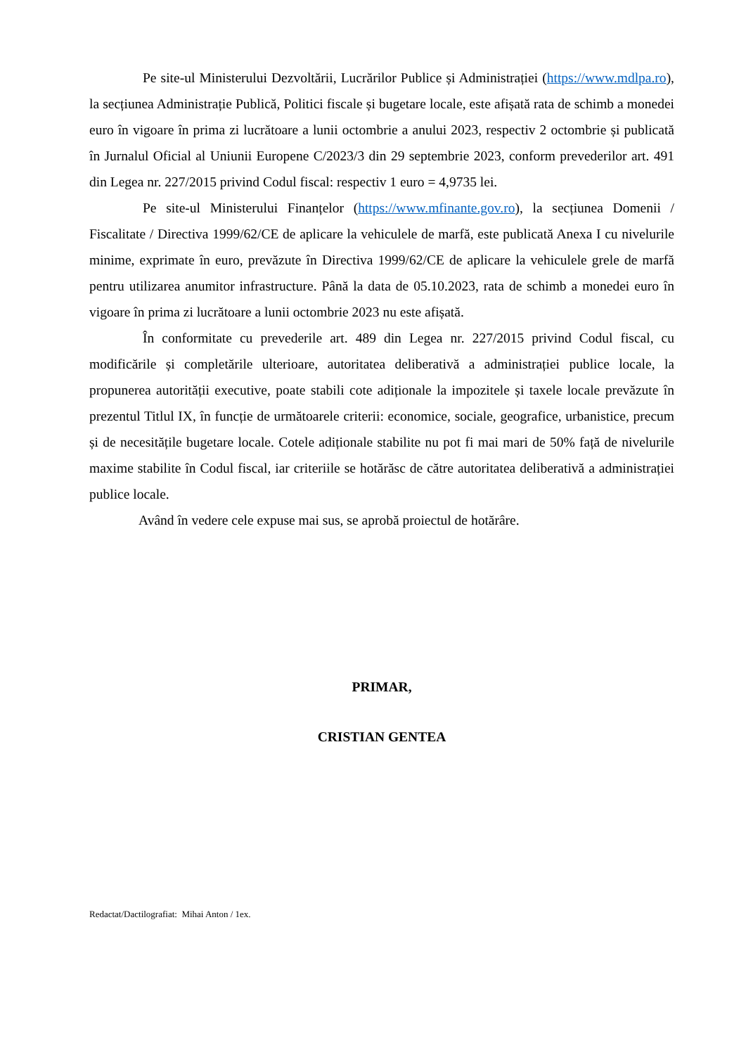Pe site-ul Ministerului Dezvoltării, Lucrărilor Publice și Administrației (https://www.mdlpa.ro), la secțiunea Administrație Publică, Politici fiscale și bugetare locale, este afișată rata de schimb a monedei euro în vigoare în prima zi lucrătoare a lunii octombrie a anului 2023, respectiv 2 octombrie și publicată în Jurnalul Oficial al Uniunii Europene C/2023/3 din 29 septembrie 2023, conform prevederilor art. 491 din Legea nr. 227/2015 privind Codul fiscal: respectiv 1 euro = 4,9735 lei.
Pe site-ul Ministerului Finanțelor (https://www.mfinante.gov.ro), la secțiunea Domenii / Fiscalitate / Directiva 1999/62/CE de aplicare la vehiculele de marfă, este publicată Anexa I cu nivelurile minime, exprimate în euro, prevăzute în Directiva 1999/62/CE de aplicare la vehiculele grele de marfă pentru utilizarea anumitor infrastructure. Până la data de 05.10.2023, rata de schimb a monedei euro în vigoare în prima zi lucrătoare a lunii octombrie 2023 nu este afișată.
În conformitate cu prevederile art. 489 din Legea nr. 227/2015 privind Codul fiscal, cu modificările și completările ulterioare, autoritatea deliberativă a administrației publice locale, la propunerea autorității executive, poate stabili cote adiționale la impozitele și taxele locale prevăzute în prezentul Titlul IX, în funcție de următoarele criterii: economice, sociale, geografice, urbanistice, precum și de necesitățile bugetare locale. Cotele adiționale stabilite nu pot fi mai mari de 50% față de nivelurile maxime stabilite în Codul fiscal, iar criteriile se hotărăsc de către autoritatea deliberativă a administrației publice locale.
Având în vedere cele expuse mai sus, se aprobă proiectul de hotărâre.
PRIMAR,
CRISTIAN GENTEA
Redactat/Dactilografiat: Mihai Anton / 1ex.